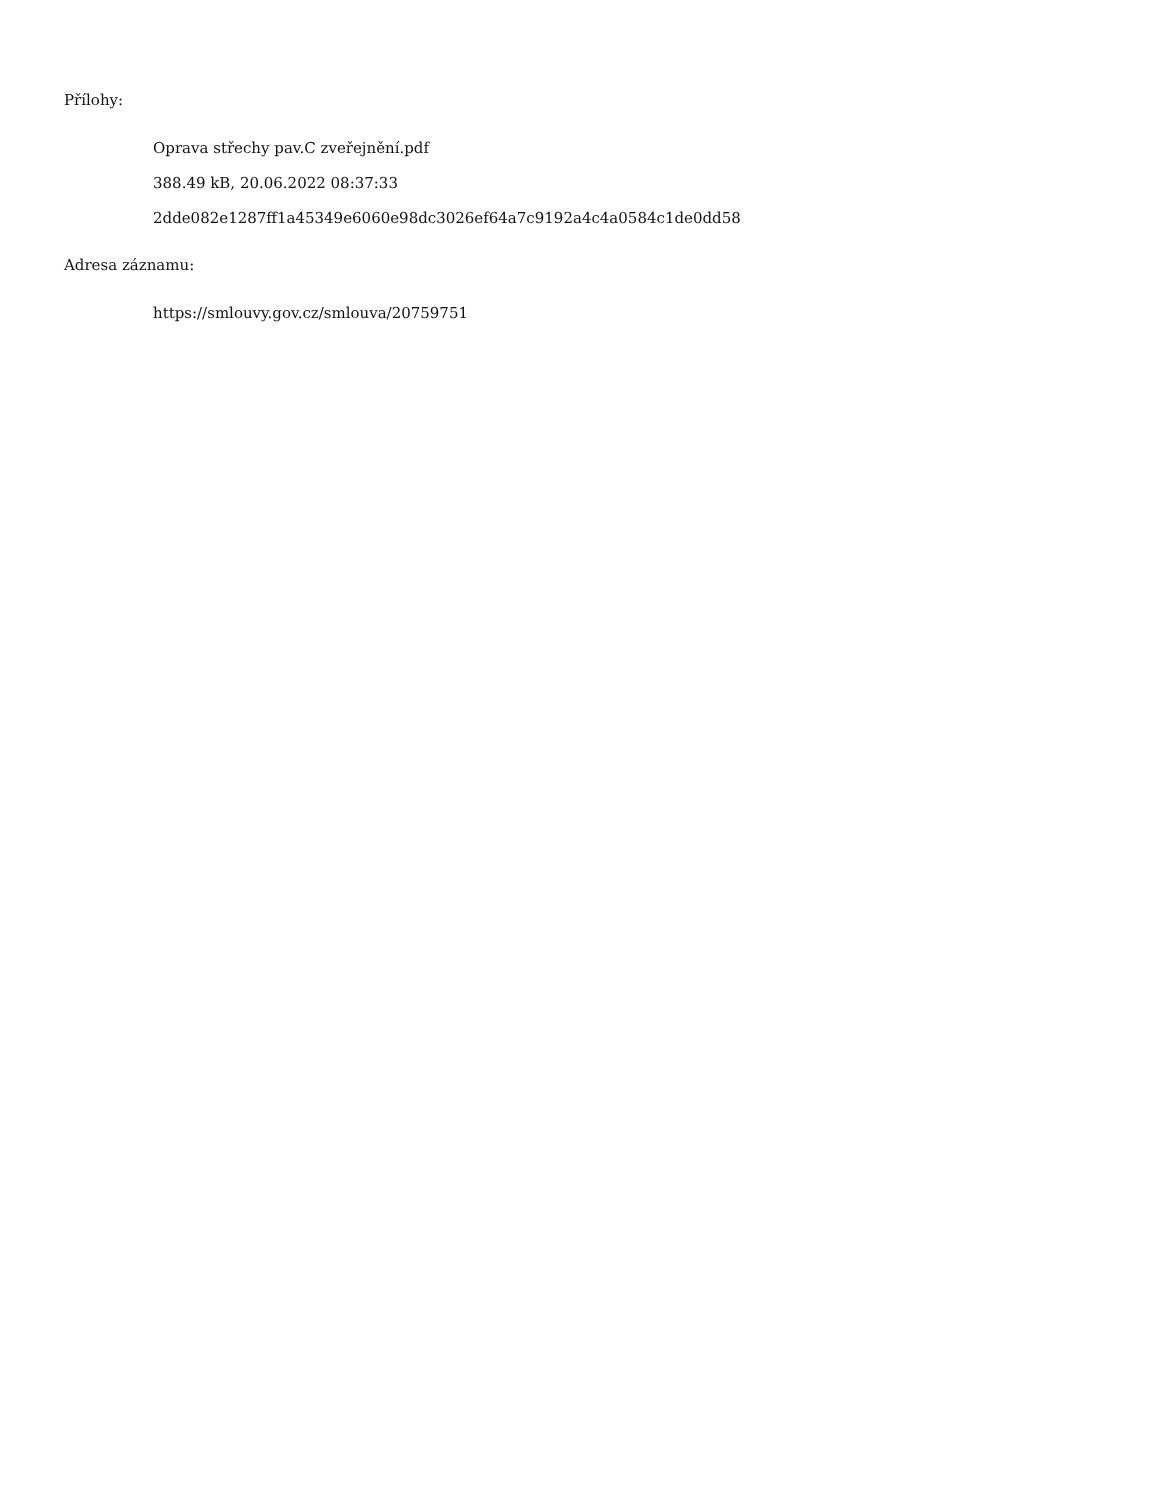Přílohy:
Oprava střechy pav.C zveřejnění.pdf
388.49 kB, 20.06.2022 08:37:33
2dde082e1287ff1a45349e6060e98dc3026ef64a7c9192a4c4a0584c1de0dd58
Adresa záznamu:
https://smlouvy.gov.cz/smlouva/20759751